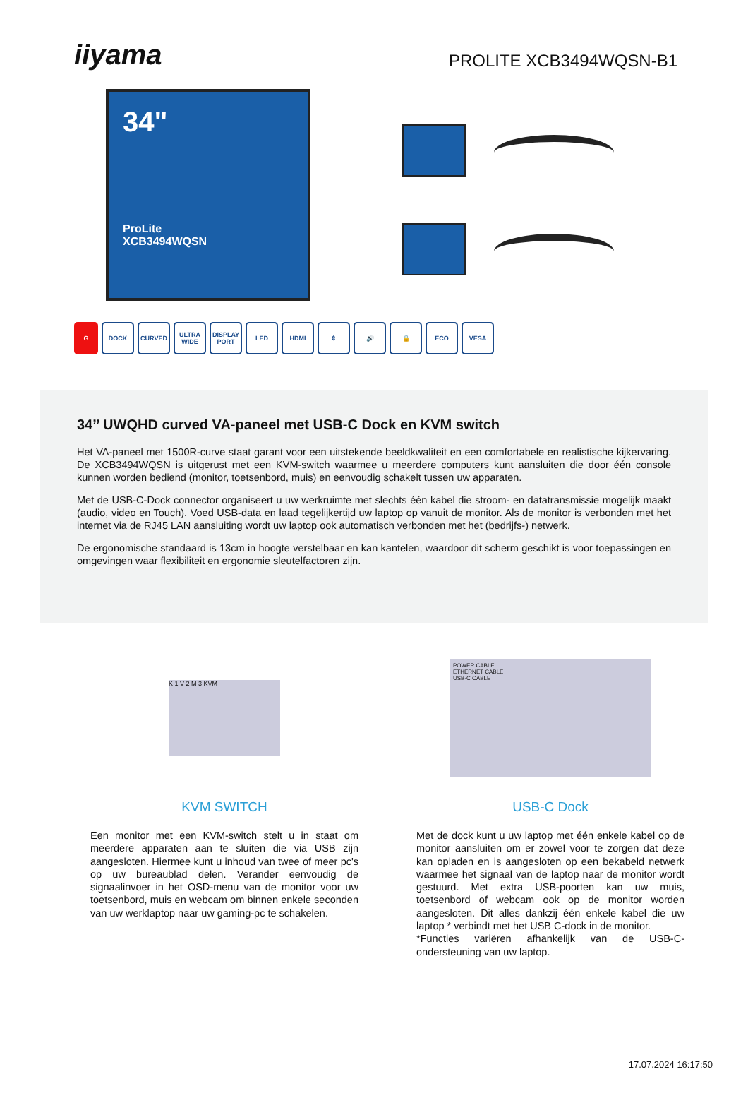iiyama
PROLITE XCB3494WQSN-B1
34"
ProLite
XCB3494WQSN
G DOCK CURVED ULTRA WIDE DISPLAY PORT LED HDMI ⇕ 🔊 🔒 ECO VESA
34’’ UWQHD curved VA-paneel met USB-C Dock en KVM switch
Het VA-paneel met 1500R-curve staat garant voor een uitstekende beeldkwaliteit en een comfortabele en realistische kijkervaring. De XCB3494WQSN is uitgerust met een KVM-switch waarmee u meerdere computers kunt aansluiten die door één console kunnen worden bediend (monitor, toetsenbord, muis) en eenvoudig schakelt tussen uw apparaten.
Met de USB-C-Dock connector organiseert u uw werkruimte met slechts één kabel die stroom- en datatransmissie mogelijk maakt (audio, video en Touch). Voed USB-data en laad tegelijkertijd uw laptop op vanuit de monitor. Als de monitor is verbonden met het internet via de RJ45 LAN aansluiting wordt uw laptop ook automatisch verbonden met het (bedrijfs-) netwerk.
De ergonomische standaard is 13cm in hoogte verstelbaar en kan kantelen, waardoor dit scherm geschikt is voor toepassingen en omgevingen waar flexibiliteit en ergonomie sleutelfactoren zijn.
K 1 V 2 M 3 KVM
KVM SWITCH
Een monitor met een KVM-switch stelt u in staat om meerdere apparaten aan te sluiten die via USB zijn aangesloten. Hiermee kunt u inhoud van twee of meer pc's op uw bureaublad delen. Verander eenvoudig de signaalinvoer in het OSD-menu van de monitor voor uw toetsenbord, muis en webcam om binnen enkele seconden van uw werklaptop naar uw gaming-pc te schakelen.
POWER CABLE
ETHERNET CABLE
USB-C CABLE
USB-C Dock
Met de dock kunt u uw laptop met één enkele kabel op de monitor aansluiten om er zowel voor te zorgen dat deze kan opladen en is aangesloten op een bekabeld netwerk waarmee het signaal van de laptop naar de monitor wordt gestuurd. Met extra USB-poorten kan uw muis, toetsenbord of webcam ook op de monitor worden aangesloten. Dit alles dankzij één enkele kabel die uw laptop * verbindt met het USB C-dock in de monitor.
*Functies variëren afhankelijk van de USB-C-ondersteuning van uw laptop.
17.07.2024 16:17:50